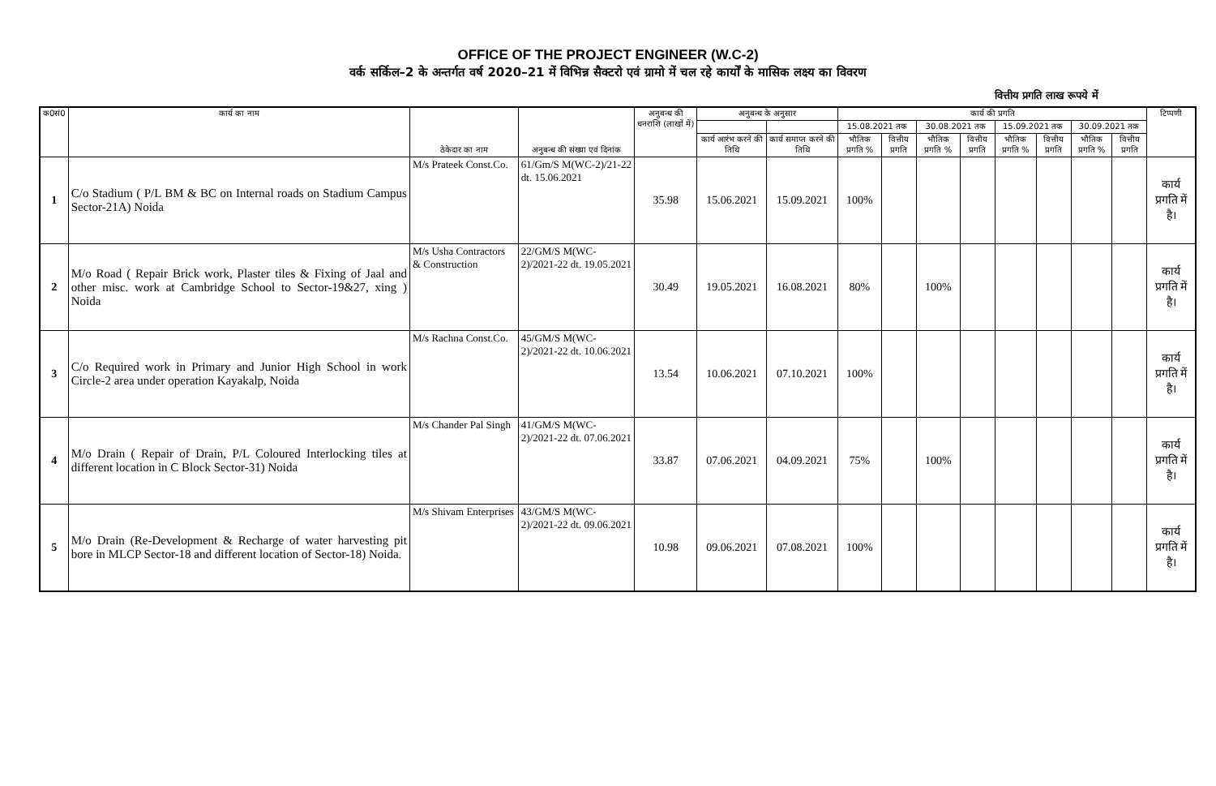OFFICE OF THE PROJECT ENGINEER (W.C-2)
वर्क सर्किल–2 के अन्तर्गत वर्ष 2020–21 में विभिन्न सैक्टरो एवं ग्रामो में चल रहे कार्यों के मासिक लक्ष्य का विवरण
वित्तीय प्रगति लाख रूपये में
| क0सं0 | कार्य का नाम | ठेकेदार का नाम | अनुबन्ध की संख्या एवं दिनांक | अनुबन्ध की धनराशि (लाखों में) | अनुबन्ध के अनुसार | | कार्य की प्रगति | | | | | | | | टिप्पणी |
| --- | --- | --- | --- | --- | --- | --- | --- | --- | --- | --- | --- | --- | --- | --- | --- |
| | | | | | | | 15.08.2021 तक | | 30.08.2021 तक | | 15.09.2021 तक | | 30.09.2021 तक | | |
| | | | | | कार्य आरंभ करने की तिथि | कार्य समाप्त करने की तिथि | भौतिक प्रगति % | वित्तीय प्रगति | भौतिक प्रगति % | वित्तीय प्रगति | भौतिक प्रगति % | वित्तीय प्रगति | भौतिक प्रगति % | वित्तीय प्रगति | |
| 1 | C/o Stadium ( P/L BM & BC on Internal roads on Stadium Campus Sector-21A) Noida | M/s Prateek Const.Co. | 61/Gm/S M(WC-2)/21-22 dt. 15.06.2021 | 35.98 | 15.06.2021 | 15.09.2021 | 100% | | | | | | | | कार्य प्रगति में है। |
| 2 | M/o Road ( Repair Brick work, Plaster tiles & Fixing of Jaal and other misc. work at Cambridge School to Sector-19&27, xing ) Noida | M/s Usha Contractors & Construction | 22/GM/S M(WC-2)/2021-22 dt. 19.05.2021 | 30.49 | 19.05.2021 | 16.08.2021 | 80% | | 100% | | | | | | कार्य प्रगति में है। |
| 3 | C/o Required work in Primary and Junior High School in work Circle-2 area under operation Kayakalp, Noida | M/s Rachna Const.Co. | 45/GM/S M(WC-2)/2021-22 dt. 10.06.2021 | 13.54 | 10.06.2021 | 07.10.2021 | 100% | | | | | | | | कार्य प्रगति में है। |
| 4 | M/o Drain ( Repair of Drain, P/L Coloured Interlocking tiles at different location in C Block Sector-31) Noida | M/s Chander Pal Singh | 41/GM/S M(WC-2)/2021-22 dt. 07.06.2021 | 33.87 | 07.06.2021 | 04.09.2021 | 75% | | 100% | | | | | | कार्य प्रगति में है। |
| 5 | M/o Drain (Re-Development & Recharge of water harvesting pit bore in MLCP Sector-18 and different location of Sector-18) Noida. | M/s Shivam Enterprises | 43/GM/S M(WC-2)/2021-22 dt. 09.06.2021 | 10.98 | 09.06.2021 | 07.08.2021 | 100% | | | | | | | | कार्य प्रगति में है। |